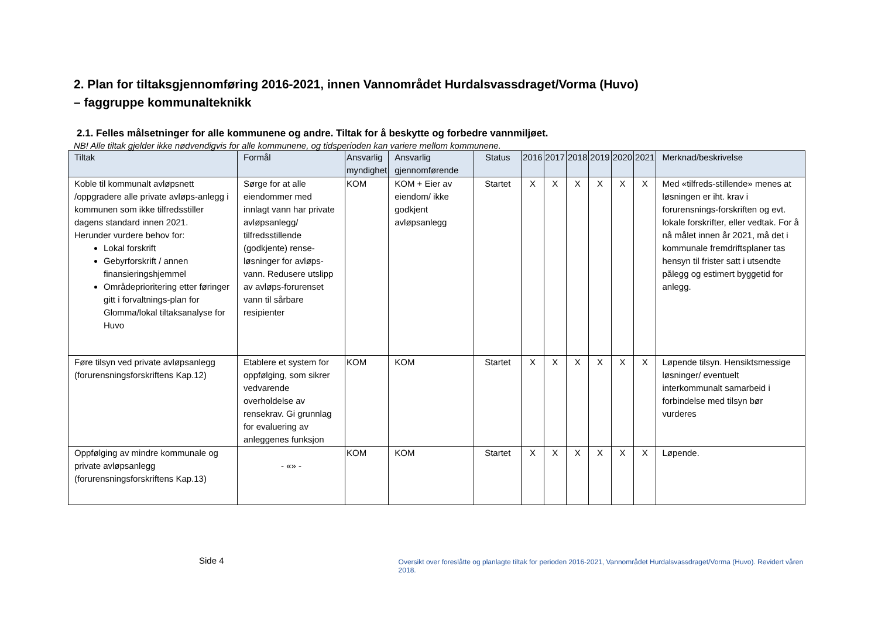2. Plan for tiltaksgjennomføring 2016-2021, innen Vannområdet Hurdalsvassdraget/Vorma (Huvo)
– faggruppe kommunalteknikk
2.1. Felles målsetninger for alle kommunene og andre. Tiltak for å beskytte og forbedre vannmiljøet.
NB! Alle tiltak gjelder ikke nødvendigvis for alle kommunene, og tidsperioden kan variere mellom kommunene.
| Tiltak | Formål | Ansvarlig myndighet | Ansvarlig gjennomførende | Status | 2016 | 2017 | 2018 | 2019 | 2020 | 2021 | Merknad/beskrivelse |
| --- | --- | --- | --- | --- | --- | --- | --- | --- | --- | --- | --- |
| Koble til kommunalt avløpsnett /oppgradere alle private avløps-anlegg i kommunen som ikke tilfredsstiller dagens standard innen 2021. Herunder vurdere behov for: Lokal forskrift Gebyrforskrift / annen finansieringshjemmel Områdeprioritering etter føringer gitt i forvaltnings-plan for Glomma/lokal tiltaksanalyse for Huvo | Sørge for at alle eiendommer med innlagt vann har private avløpsanlegg/ tilfredsstillende (godkjente) rense-løsninger for avløps-vann. Redusere utslipp av avløps-forurenset vann til sårbare resipienter | KOM | KOM + Eier av eiendom/ ikke godkjent avløpsanlegg | Startet | X | X | X | X | X | X | Med «tilfreds-stillende» menes at løsningen er iht. krav i forurensnings-forskriften og evt. lokale forskrifter, eller vedtak. For å nå målet innen år 2021, må det i kommunale fremdriftsplaner tas hensyn til frister satt i utsendte pålegg og estimert byggetid for anlegg. |
| Føre tilsyn ved private avløpsanlegg (forurensningsforskriftens Kap.12) | Etablere et system for oppfølging, som sikrer vedvarende overholdelse av rensekrav. Gi grunnlag for evaluering av anleggenes funksjon | KOM | KOM | Startet | X | X | X | X | X | X | Løpende tilsyn. Hensiktsmessige løsninger/ eventuelt interkommunalt samarbeid i forbindelse med tilsyn bør vurderes |
| Oppfølging av mindre kommunale og private avløpsanlegg (forurensningsforskriftens Kap.13) | - «» - | KOM | KOM | Startet | X | X | X | X | X | X | Løpende. |
Side 4
Oversikt over foreslåtte og planlagte tiltak for perioden 2016-2021, Vannområdet Hurdalsvassdraget/Vorma (Huvo). Revidert våren 2018.